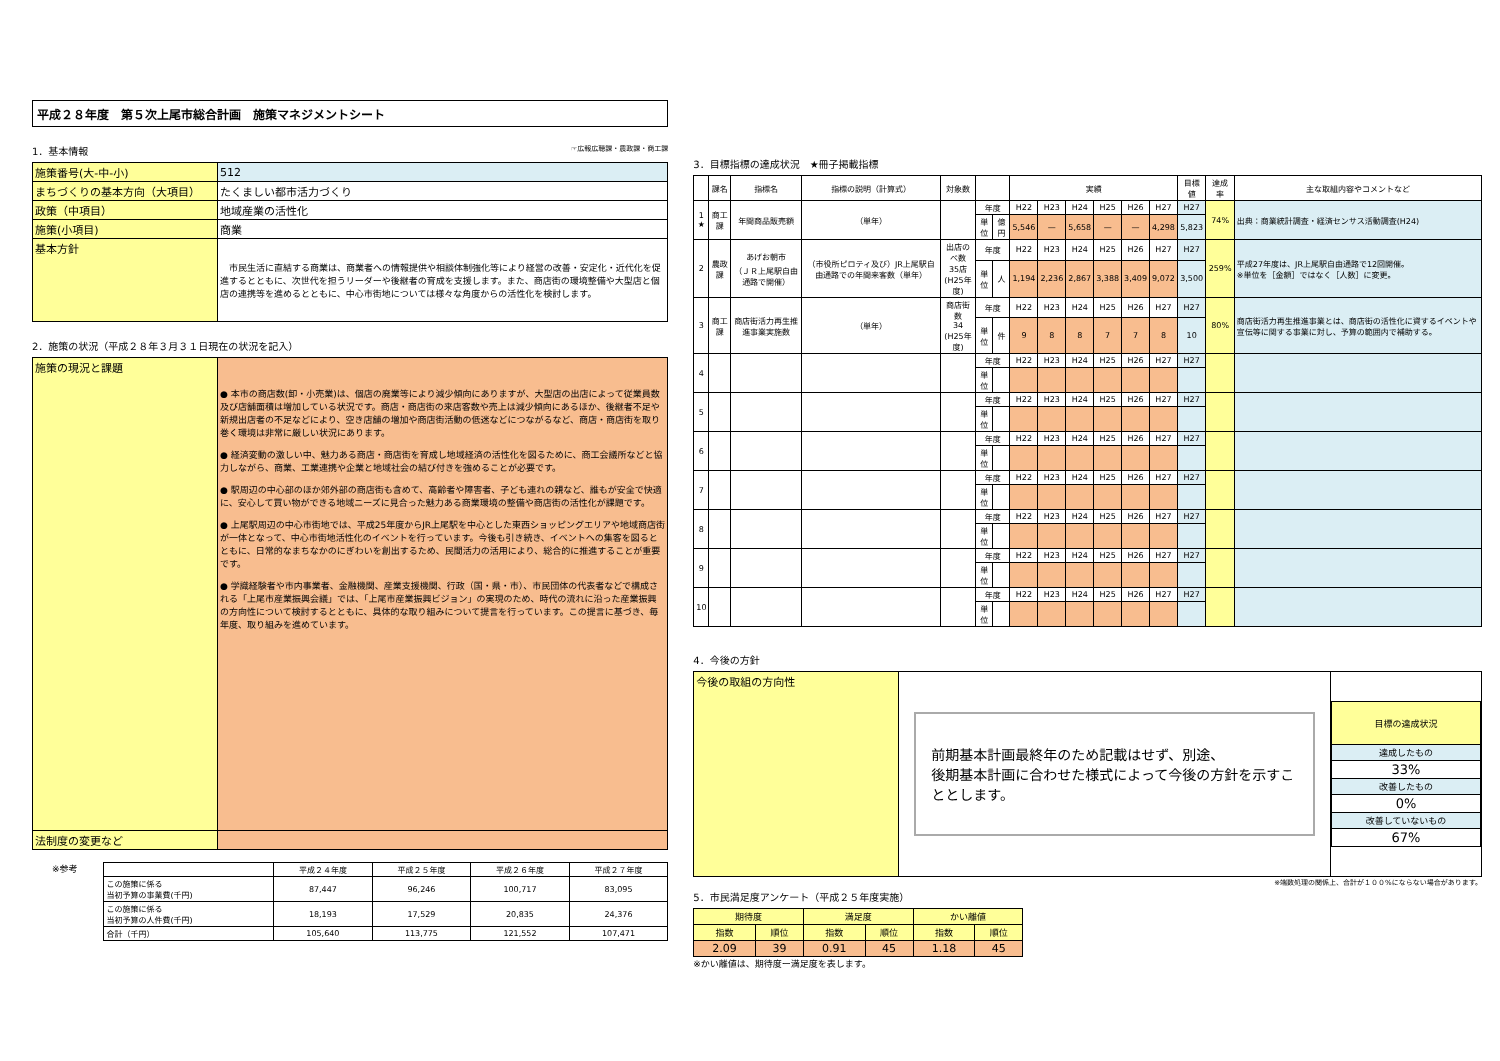平成２８年度　第５次上尾市総合計画　施策マネジメントシート
1．基本情報 ☞広報広聴課・農政課・商工課
| 施策番号(大-中-小) | 512 |
| まちづくりの基本方向（大項目） | たくましい都市活力づくり |
| 政策（中項目） | 地域産業の活性化 |
| 施策(小項目) | 商業 |
| 基本方針 | 市民生活に直結する商業は、商業者への情報提供や相談体制強化等により経営の改善・安定化・近代化を促進するとともに、次世代を担うリーダーや後継者の育成を支援します。また、商店街の環境整備や大型店と個店の連携等を進めるとともに、中心市街地については様々な角度からの活性化を検討します。 |
2．施策の状況（平成２８年３月３１日現在の状況を記入）
| 施策の現況と課題 | ● 本市の商店数(卸・小売業)は、個店の廃業等により減少傾向にありますが、大型店の出店によって従業員数及び店舗面積は増加している状況です。商店・商店街の来店客数や売上は減少傾向にあるほか、後継者不足や新規出店者の不足などにより、空き店舗の増加や商店街活動の低迷などにつながるなど、商店・商店街を取り巻く環境は非常に厳しい状況にあります。 ● 経済変動の激しい中、魅力ある商店・商店街を育成し地域経済の活性化を図るために、商工会議所などと協力しながら、商業、工業連携や企業と地域社会の結び付きを強めることが必要です。 ● 駅周辺の中心部のほか郊外部の商店街も含めて、高齢者や障害者、子ども連れの親など、誰もが安全で快適に、安心して買い物ができる地域ニーズに見合った魅力ある商業環境の整備や商店街の活性化が課題です。 ● 上尾駅周辺の中心市街地では、平成25年度からJR上尾駅を中心とした東西ショッピングエリアや地域商店街が一体となって、中心市街地活性化のイベントを行っています。今後も引き続き、イベントへの集客を図るとともに、日常的なまちなかのにぎわいを創出するため、民間活力の活用により、総合的に推進することが重要です。 ● 学識経験者や市内事業者、金融機関、産業支援機関、行政（国・県・市）、市民団体の代表者などで構成される「上尾市産業振興会議」では、「上尾市産業振興ビジョン」の実現のため、時代の流れに沿った産業振興の方向性について検討するとともに、具体的な取り組みについて提言を行っています。この提言に基づき、毎年度、取り組みを進めています。 |
| 法制度の変更など | |
※参考
| | 平成２４年度 | 平成２５年度 | 平成２６年度 | 平成２７年度 |
| --- | --- | --- | --- | --- |
| この施策に係る 当初予算の事業費(千円) | 87,447 | 96,246 | 100,717 | 83,095 |
| この施策に係る 当初予算の人件費(千円) | 18,193 | 17,529 | 20,835 | 24,376 |
| 合計（千円） | 105,640 | 113,775 | 121,552 | 107,471 |
3．目標指標の達成状況　★冊子掲載指標
| | 課名 | 指標名 | 指標の説明（計算式） | 対象数 | | | 実績 | | | | | | 目標値 | 達成率 | 主な取組内容やコメントなど |
| --- | --- | --- | --- | --- | --- | --- | --- | --- | --- | --- | --- | --- | --- | --- | --- |
| 1 ★ | 商工課 | 年間商品販売額 | （単年） | | 年度 | | H22 | H23 | H24 | H25 | H26 | H27 | H27 | 74% | 出典：商業統計調査・経済センサス活動調査(H24) |
| | | | | | 単位 | 億円 | 5,546 | — | 5,658 | — | — | 4,298 | 5,823 | | |
| 2 | 農政課 | あげお朝市 （ＪＲ上尾駅自由通路で開催） | （市役所ピロティ及び）JR上尾駅自由通路での年間来客数（単年） | 出店のべ数 35店 (H25年度) | 年度 | | H22 | H23 | H24 | H25 | H26 | H27 | H27 | 259% | 平成27年度は、JR上尾駅自由通路で12回開催。 ※単位を［金額］ではなく［人数］に変更。 |
| | | | | | 単位 | 人 | 1,194 | 2,236 | 2,867 | 3,388 | 3,409 | 9,072 | 3,500 | | |
| 3 | 商工課 | 商店街活力再生推進事業実施数 | （単年） | 商店街数 34 (H25年度) | 年度 | | H22 | H23 | H24 | H25 | H26 | H27 | H27 | 80% | 商店街活力再生推進事業とは、商店街の活性化に資するイベントや宣伝等に関する事業に対し、予算の範囲内で補助する。 |
| | | | | | 単位 | 件 | 9 | 8 | 8 | 7 | 7 | 8 | 10 | | |
| 4 | | | | | 年度 | | H22 | H23 | H24 | H25 | H26 | H27 | H27 | | |
| | | | | | 単位 | | | | | | | | | | |
| 5 | | | | | 年度 | | H22 | H23 | H24 | H25 | H26 | H27 | H27 | | |
| | | | | | 単位 | | | | | | | | | | |
| 6 | | | | | 年度 | | H22 | H23 | H24 | H25 | H26 | H27 | H27 | | |
| | | | | | 単位 | | | | | | | | | | |
| 7 | | | | | 年度 | | H22 | H23 | H24 | H25 | H26 | H27 | H27 | | |
| | | | | | 単位 | | | | | | | | | | |
| 8 | | | | | 年度 | | H22 | H23 | H24 | H25 | H26 | H27 | H27 | | |
| | | | | | 単位 | | | | | | | | | | |
| 9 | | | | | 年度 | | H22 | H23 | H24 | H25 | H26 | H27 | H27 | | |
| | | | | | 単位 | | | | | | | | | | |
| 10 | | | | | 年度 | | H22 | H23 | H24 | H25 | H26 | H27 | H27 | | |
| | | | | | 単位 | | | | | | | | | | |
4．今後の方針
| 今後の取組の方向性 | 前期基本計画最終年のため記載はせず、別途、 後期基本計画に合わせた様式によって今後の方針を示すこととします。 | / 目標の達成状況 / / 達成したもの / / 33% / / 改善したもの / / 0% / / 改善していないもの / / 67% / |
※端数処理の関係上、合計が１００%にならない場合があります。
5．市民満足度アンケート（平成２５年度実施）
| 期待度 | | 満足度 | | かい離値 | |
| --- | --- | --- | --- | --- | --- |
| 指数 | 順位 | 指数 | 順位 | 指数 | 順位 |
| 2.09 | 39 | 0.91 | 45 | 1.18 | 45 |
※かい離値は、期待度ー満足度を表します。